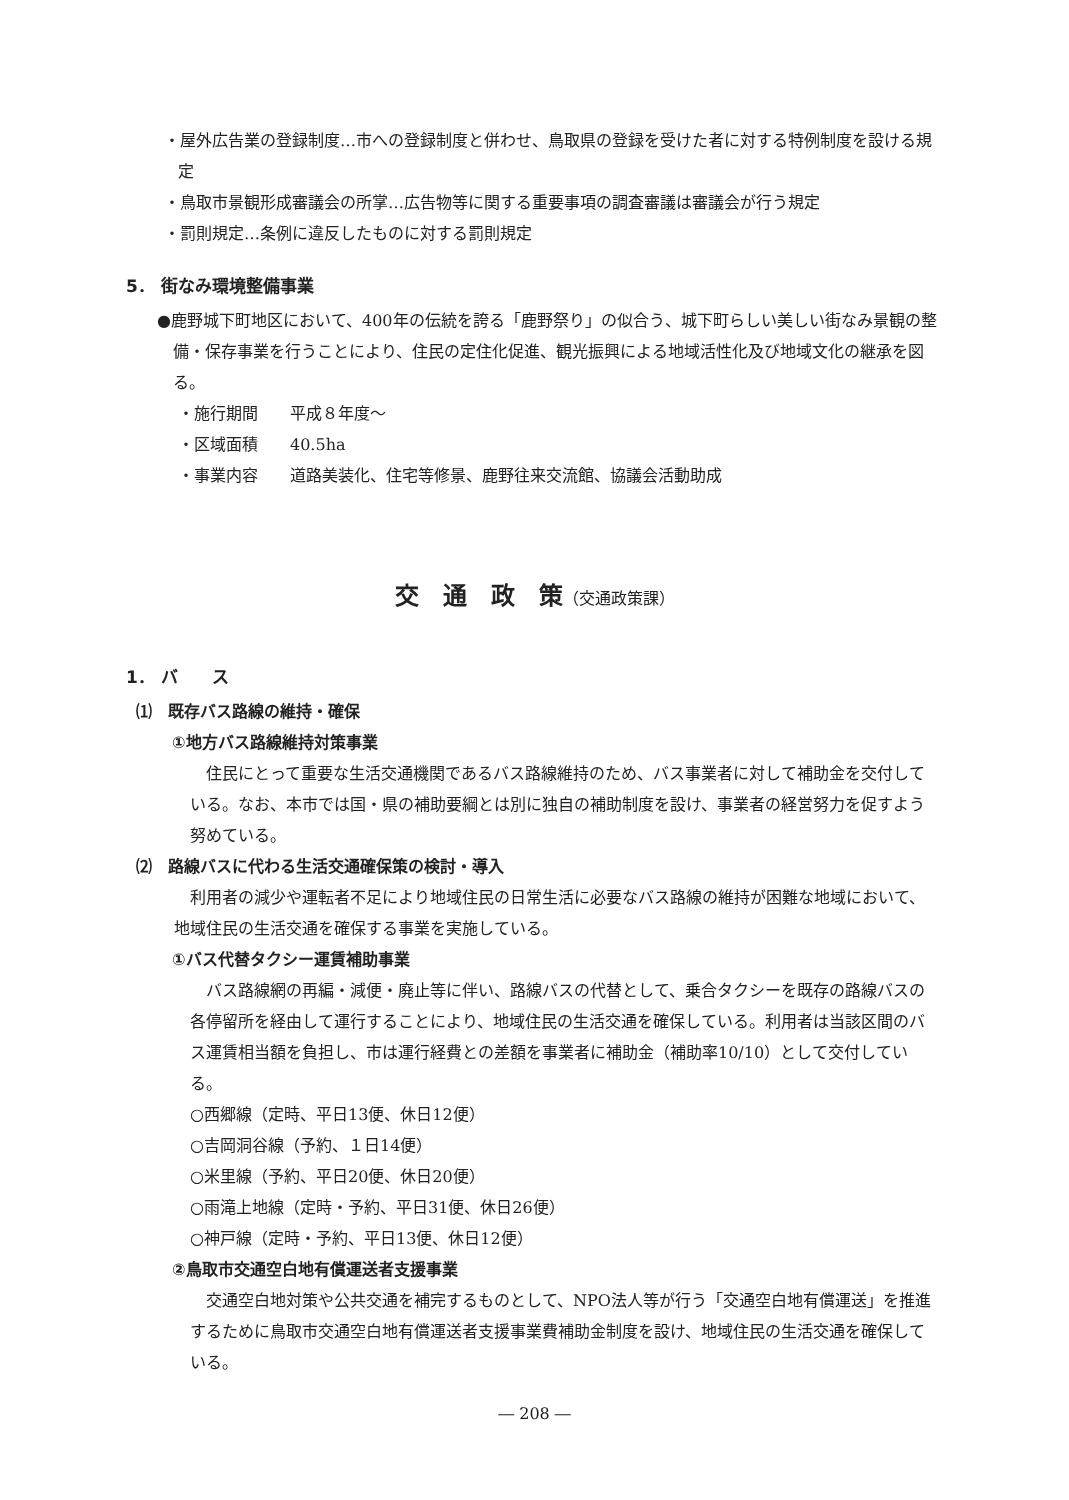・屋外広告業の登録制度…市への登録制度と併わせ、鳥取県の登録を受けた者に対する特例制度を設ける規定
・鳥取市景観形成審議会の所掌…広告物等に関する重要事項の調査審議は審議会が行う規定
・罰則規定…条例に違反したものに対する罰則規定
5． 街なみ環境整備事業
●鹿野城下町地区において、400年の伝統を誇る「鹿野祭り」の似合う、城下町らしい美しい街なみ景観の整備・保存事業を行うことにより、住民の定住化促進、観光振興による地域活性化及び地域文化の継承を図る。
・施行期間　　平成８年度～
・区域面積　　40.5ha
・事業内容　　道路美装化、住宅等修景、鹿野往来交流館、協議会活動助成
交　通　政　策（交通政策課）
1． バ　　ス
⑴　既存バス路線の維持・確保
①地方バス路線維持対策事業
住民にとって重要な生活交通機関であるバス路線維持のため、バス事業者に対して補助金を交付している。なお、本市では国・県の補助要綱とは別に独自の補助制度を設け、事業者の経営努力を促すよう努めている。
⑵　路線バスに代わる生活交通確保策の検討・導入
利用者の減少や運転者不足により地域住民の日常生活に必要なバス路線の維持が困難な地域において、地域住民の生活交通を確保する事業を実施している。
①バス代替タクシー運賃補助事業
バス路線網の再編・減便・廃止等に伴い、路線バスの代替として、乗合タクシーを既存の路線バスの各停留所を経由して運行することにより、地域住民の生活交通を確保している。利用者は当該区間のバス運賃相当額を負担し、市は運行経費との差額を事業者に補助金（補助率10/10）として交付している。
○西郷線（定時、平日13便、休日12便）
○吉岡洞谷線（予約、１日14便）
○米里線（予約、平日20便、休日20便）
○雨滝上地線（定時・予約、平日31便、休日26便）
○神戸線（定時・予約、平日13便、休日12便）
②鳥取市交通空白地有償運送者支援事業
交通空白地対策や公共交通を補完するものとして、NPO法人等が行う「交通空白地有償運送」を推進するために鳥取市交通空白地有償運送者支援事業費補助金制度を設け、地域住民の生活交通を確保している。
― 208 ―